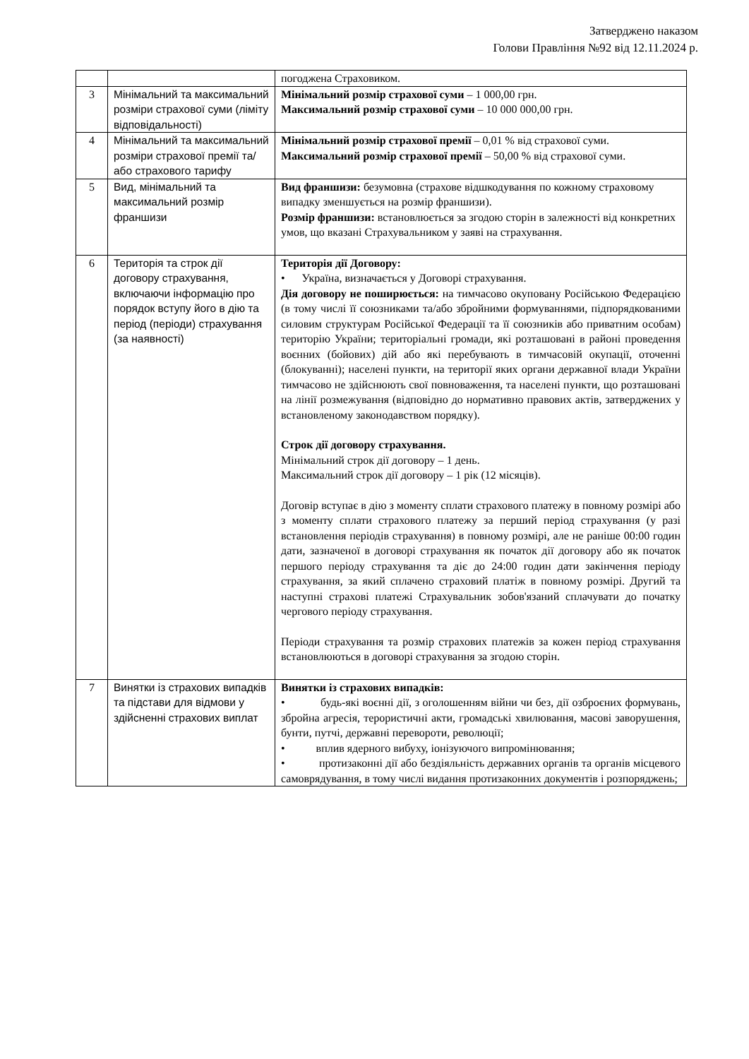Затверджено наказом
Голови Правління №92 від 12.11.2024 р.
| | | погоджена Страховиком. |
| 3 | Мінімальний та максимальний розміри страхової суми (ліміту відповідальності) | Мінімальний розмір страхової суми – 1 000,00 грн. Максимальний розмір страхової суми – 10 000 000,00 грн. |
| 4 | Мінімальний та максимальний розміри страхової премії та/або страхового тарифу | Мінімальний розмір страхової премії – 0,01 % від страхової суми. Максимальний розмір страхової премії – 50,00 % від страхової суми. |
| 5 | Вид, мінімальний та максимальний розмір франшизи | Вид франшизи: безумовна (страхове відшкодування по кожному страховому випадку зменшується на розмір франшизи). Розмір франшизи: встановлюється за згодою сторін в залежності від конкретних умов, що вказані Страхувальником у заяві на страхування. |
| 6 | Територія та строк дії договору страхування, включаючи інформацію про порядок вступу його в дію та період (періоди) страхування (за наявності) | Територія дії Договору: • Україна, визначається у Договорі страхування. Дія договору не поширюється: на тимчасово окуповану Російською Федерацією (в тому числі її союзниками та/або збройними формуваннями, підпорядкованими силовим структурам Російської Федерації та її союзників або приватним особам) територію України; територіальні громади, які розташовані в районі проведення воєнних (бойових) дій або які перебувають в тимчасовій окупації, оточенні (блокуванні); населені пункти, на території яких органи державної влади України тимчасово не здійснюють свої повноваження, та населені пункти, що розташовані на лінії розмежування (відповідно до нормативно правових актів, затверджених у встановленому законодавством порядку). Строк дії договору страхування. Мінімальний строк дії договору – 1 день. Максимальний строк дії договору – 1 рік (12 місяців). Договір вступає в дію з моменту сплати страхового платежу в повному розмірі або з моменту сплати страхового платежу за перший період страхування (у разі встановлення періодів страхування) в повному розмірі, але не раніше 00:00 годин дати, зазначеної в договорі страхування як початок дії договору або як початок першого періоду страхування та діє до 24:00 годин дати закінчення періоду страхування, за який сплачено страховий платіж в повному розмірі. Другий та наступні страхові платежі Страхувальник зобов'язаний сплачувати до початку чергового періоду страхування. Періоди страхування та розмір страхових платежів за кожен період страхування встановлюються в договорі страхування за згодою сторін. |
| 7 | Винятки із страхових випадків та підстави для відмови у здійсненні страхових виплат | Винятки із страхових випадків: • будь-які воєнні дії, з оголошенням війни чи без, дії озброєних формувань, збройна агресія, терористичні акти, громадські хвилювання, масові заворушення, бунти, путчі, державні перевороти, революції; • вплив ядерного вибуху, іонізуючого випромінювання; • протизаконні дії або бездіяльність державних органів та органів місцевого самоврядування, в тому числі видання протизаконних документів і розпоряджень; |